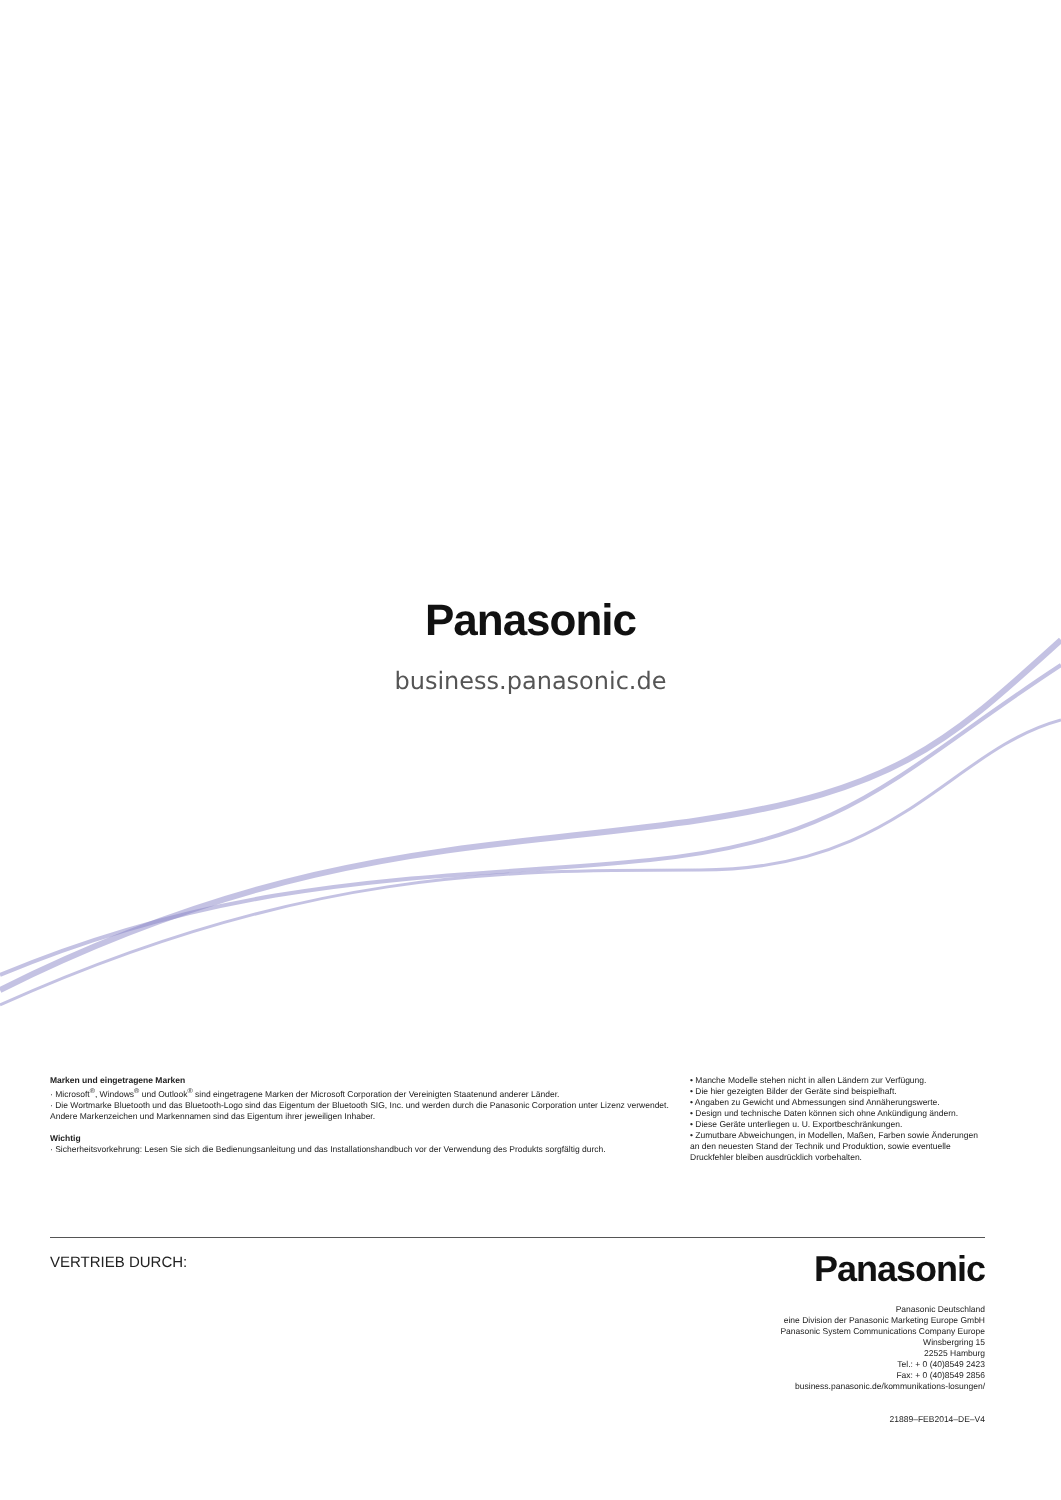Panasonic
business.panasonic.de
Marken und eingetragene Marken
· Microsoft<sup>®</sup>, Windows<sup>®</sup> und Outlook<sup>®</sup> sind eingetragene Marken der Microsoft Corporation der Vereinigten Staatenund anderer Länder.
· Die Wortmarke Bluetooth und das Bluetooth-Logo sind das Eigentum der Bluetooth SIG, Inc. und werden durch die Panasonic Corporation unter Lizenz verwendet. Andere Markenzeichen und Markennamen sind das Eigentum ihrer jeweiligen Inhaber.
Wichtig
· Sicherheitsvorkehrung: Lesen Sie sich die Bedienungsanleitung und das Installationshandbuch vor der Verwendung des Produkts sorgfältig durch.
• Manche Modelle stehen nicht in allen Ländern zur Verfügung.
• Die hier gezeigten Bilder der Geräte sind beispielhaft.
• Angaben zu Gewicht und Abmessungen sind Annäherungswerte.
• Design und technische Daten können sich ohne Ankündigung ändern.
• Diese Geräte unterliegen u. U. Exportbeschränkungen.
• Zumutbare Abweichungen, in Modellen, Maßen, Farben sowie Änderungen an den neuesten Stand der Technik und Produktion, sowie eventuelle Druckfehler bleiben ausdrücklich vorbehalten.
VERTRIEB DURCH:
Panasonic
Panasonic Deutschland
eine Division der Panasonic Marketing Europe GmbH
Panasonic System Communications Company Europe
Winsbergring 15
22525 Hamburg
Tel.: + 0 (40)8549 2423
Fax: + 0 (40)8549 2856
business.panasonic.de/kommunikations-losungen/
21889–FEB2014–DE–V4